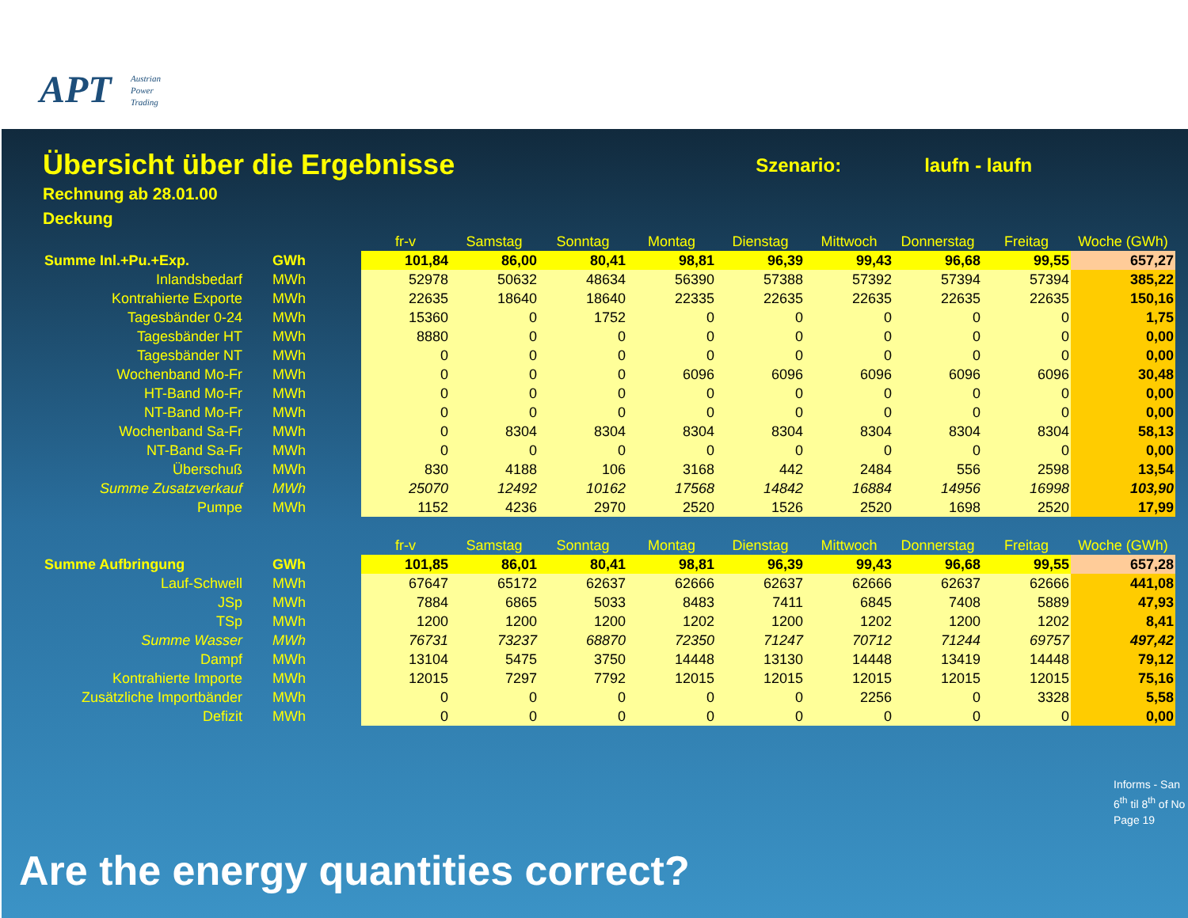APT
Austrian
Power
Trading
Übersicht über die Ergebnisse Szenario: laufn - laufn
Rechnung ab 28.01.00
Deckung
| | | fr-v | Samstag | Sonntag | Montag | Dienstag | Mittwoch | Donnerstag | Freitag | Woche (GWh) |
| Summe Inl.+Pu.+Exp. | GWh | 101,84 | 86,00 | 80,41 | 98,81 | 96,39 | 99,43 | 96,68 | 99,55 | 657,27 |
| Inlandsbedarf | MWh | 52978 | 50632 | 48634 | 56390 | 57388 | 57392 | 57394 | 57394 | 385,22 |
| Kontrahierte Exporte | MWh | 22635 | 18640 | 18640 | 22335 | 22635 | 22635 | 22635 | 22635 | 150,16 |
| Tagesbänder 0-24 | MWh | 15360 | 0 | 1752 | 0 | 0 | 0 | 0 | 0 | 1,75 |
| Tagesbänder HT | MWh | 8880 | 0 | 0 | 0 | 0 | 0 | 0 | 0 | 0,00 |
| Tagesbänder NT | MWh | 0 | 0 | 0 | 0 | 0 | 0 | 0 | 0 | 0,00 |
| Wochenband Mo-Fr | MWh | 0 | 0 | 0 | 6096 | 6096 | 6096 | 6096 | 6096 | 30,48 |
| HT-Band Mo-Fr | MWh | 0 | 0 | 0 | 0 | 0 | 0 | 0 | 0 | 0,00 |
| NT-Band Mo-Fr | MWh | 0 | 0 | 0 | 0 | 0 | 0 | 0 | 0 | 0,00 |
| Wochenband Sa-Fr | MWh | 0 | 8304 | 8304 | 8304 | 8304 | 8304 | 8304 | 8304 | 58,13 |
| NT-Band Sa-Fr | MWh | 0 | 0 | 0 | 0 | 0 | 0 | 0 | 0 | 0,00 |
| Überschuß | MWh | 830 | 4188 | 106 | 3168 | 442 | 2484 | 556 | 2598 | 13,54 |
| Summe Zusatzverkauf | MWh | 25070 | 12492 | 10162 | 17568 | 14842 | 16884 | 14956 | 16998 | 103,90 |
| Pumpe | MWh | 1152 | 4236 | 2970 | 2520 | 1526 | 2520 | 1698 | 2520 | 17,99 |
| | | fr-v | Samstag | Sonntag | Montag | Dienstag | Mittwoch | Donnerstag | Freitag | Woche (GWh) |
| Summe Aufbringung | GWh | 101,85 | 86,01 | 80,41 | 98,81 | 96,39 | 99,43 | 96,68 | 99,55 | 657,28 |
| Lauf-Schwell | MWh | 67647 | 65172 | 62637 | 62666 | 62637 | 62666 | 62637 | 62666 | 441,08 |
| JSp | MWh | 7884 | 6865 | 5033 | 8483 | 7411 | 6845 | 7408 | 5889 | 47,93 |
| TSp | MWh | 1200 | 1200 | 1200 | 1202 | 1200 | 1202 | 1200 | 1202 | 8,41 |
| Summe Wasser | MWh | 76731 | 73237 | 68870 | 72350 | 71247 | 70712 | 71244 | 69757 | 497,42 |
| Dampf | MWh | 13104 | 5475 | 3750 | 14448 | 13130 | 14448 | 13419 | 14448 | 79,12 |
| Kontrahierte Importe | MWh | 12015 | 7297 | 7792 | 12015 | 12015 | 12015 | 12015 | 12015 | 75,16 |
| Zusätzliche Importbänder | MWh | 0 | 0 | 0 | 0 | 0 | 2256 | 0 | 3328 | 5,58 |
| Defizit | MWh | 0 | 0 | 0 | 0 | 0 | 0 | 0 | 0 | 0,00 |
Informs - San
6<sup>th</sup> til 8<sup>th</sup> of No
Page 19
Are the energy quantities correct?